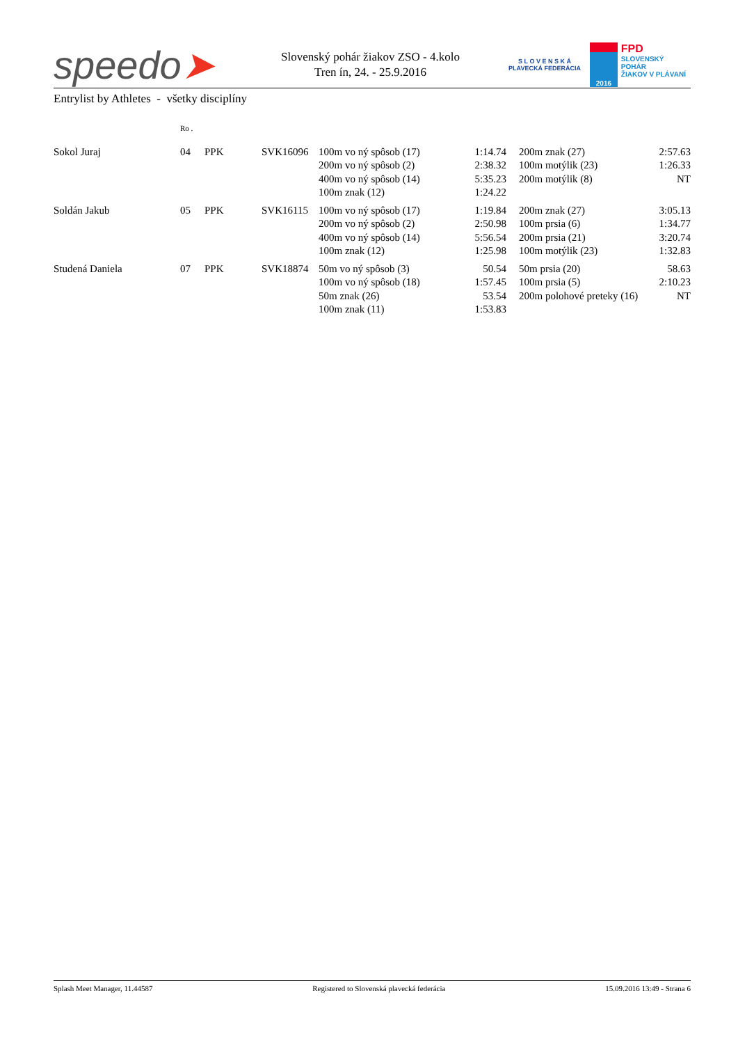speedo➤
Slovenský pohár žiakov ZSO - 4.kolo
Tren ín, 24. - 25.9.2016
S L O V E N S K Á
PLAVECKÁ FEDERÁCIA
2016
FPD
SLOVENSKÝ POHÁR
ŽIAKOV V PLÁVANÍ
Entrylist by Athletes - všetky disciplíny
| | Ro . | | | | | | | |
| Sokol Juraj | 04 | PPK | SVK16096 | 100m vo ný spôsob (17) | 1:14.74 | | 200m znak (27) | 2:57.63 |
| | | | | 200m vo ný spôsob (2) | 2:38.32 | | 100m motýlik (23) | 1:26.33 |
| | | | | 400m vo ný spôsob (14) | 5:35.23 | | 200m motýlik (8) | NT |
| | | | | 100m znak (12) | 1:24.22 | | | |
| Soldán Jakub | 05 | PPK | SVK16115 | 100m vo ný spôsob (17) | 1:19.84 | | 200m znak (27) | 3:05.13 |
| | | | | 200m vo ný spôsob (2) | 2:50.98 | | 100m prsia (6) | 1:34.77 |
| | | | | 400m vo ný spôsob (14) | 5:56.54 | | 200m prsia (21) | 3:20.74 |
| | | | | 100m znak (12) | 1:25.98 | | 100m motýlik (23) | 1:32.83 |
| Studená Daniela | 07 | PPK | SVK18874 | 50m vo ný spôsob (3) | 50.54 | | 50m prsia (20) | 58.63 |
| | | | | 100m vo ný spôsob (18) | 1:57.45 | | 100m prsia (5) | 2:10.23 |
| | | | | 50m znak (26) | 53.54 | | 200m polohové preteky (16) | NT |
| | | | | 100m znak (11) | 1:53.83 | | | |
Splash Meet Manager, 11.44587 Registered to Slovenská plavecká federácia 15.09.2016 13:49 - Strana 6